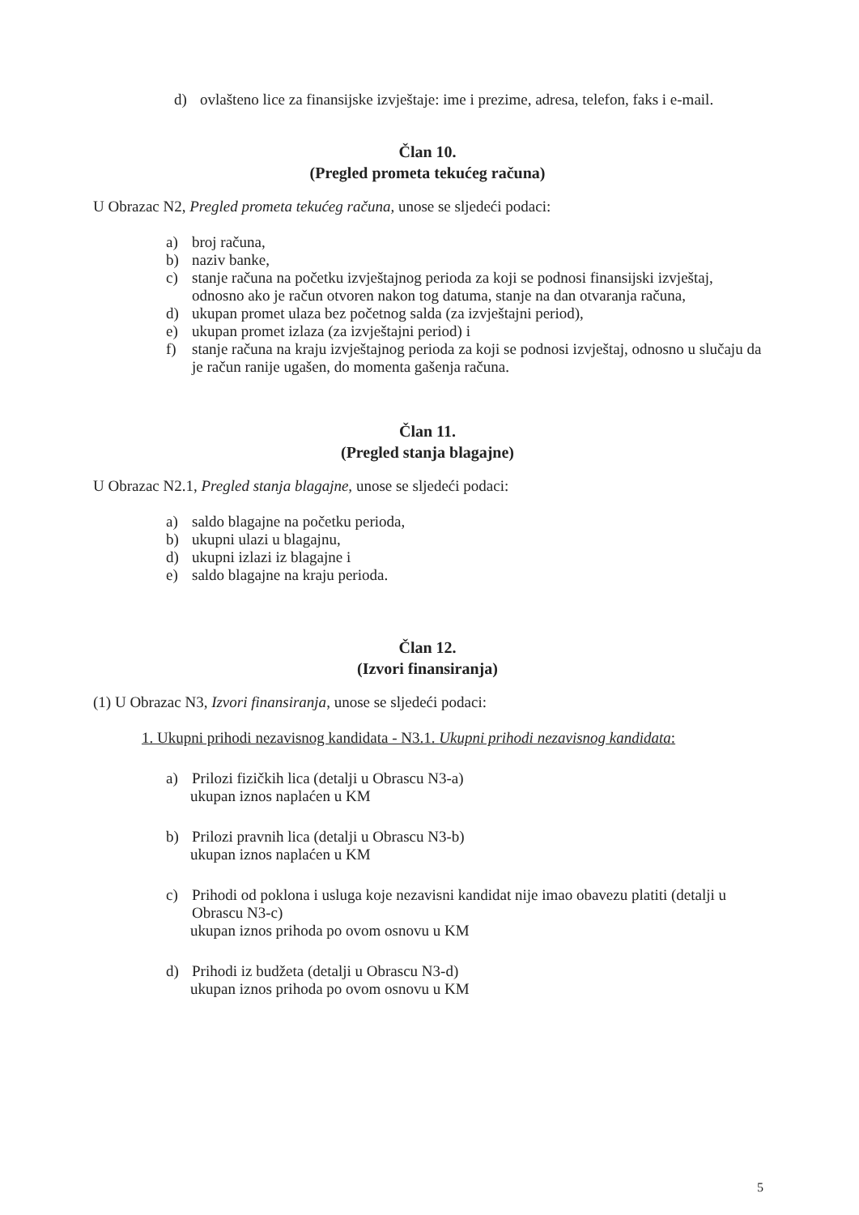d) ovlašteno lice za finansijske izvještaje: ime i prezime, adresa, telefon, faks i e-mail.
Član 10.
(Pregled prometa tekućeg računa)
U Obrazac N2, Pregled prometa tekućeg računa, unose se sljedeći podaci:
a) broj računa,
b) naziv banke,
c) stanje računa na početku izvještajnog perioda za koji se podnosi finansijski izvještaj, odnosno ako je račun otvoren nakon tog datuma, stanje na dan otvaranja računa,
d) ukupan promet ulaza bez početnog salda (za izvještajni period),
e) ukupan promet izlaza (za izvještajni period) i
f) stanje računa na kraju izvještajnog perioda za koji se podnosi izvještaj, odnosno u slučaju da je račun ranije ugašen, do momenta gašenja računa.
Član 11.
(Pregled stanja blagajne)
U Obrazac N2.1, Pregled stanja blagajne, unose se sljedeći podaci:
a) saldo blagajne na početku perioda,
b) ukupni ulazi u blagajnu,
d) ukupni izlazi iz blagajne i
e) saldo blagajne na kraju perioda.
Član 12.
(Izvori finansiranja)
(1) U Obrazac N3, Izvori finansiranja, unose se sljedeći podaci:
1. Ukupni prihodi nezavisnog kandidata - N3.1. Ukupni prihodi nezavisnog kandidata:
a) Prilozi fizičkih lica (detalji u Obrascu N3-a)
ukupan iznos naplaćen u KM
b) Prilozi pravnih lica (detalji u Obrascu N3-b)
ukupan iznos naplaćen u KM
c) Prihodi od poklona i usluga koje nezavisni kandidat nije imao obavezu platiti (detalji u Obrascu N3-c)
ukupan iznos prihoda po ovom osnovu u KM
d) Prihodi iz budžeta (detalji u Obrascu N3-d)
ukupan iznos prihoda po ovom osnovu u KM
5